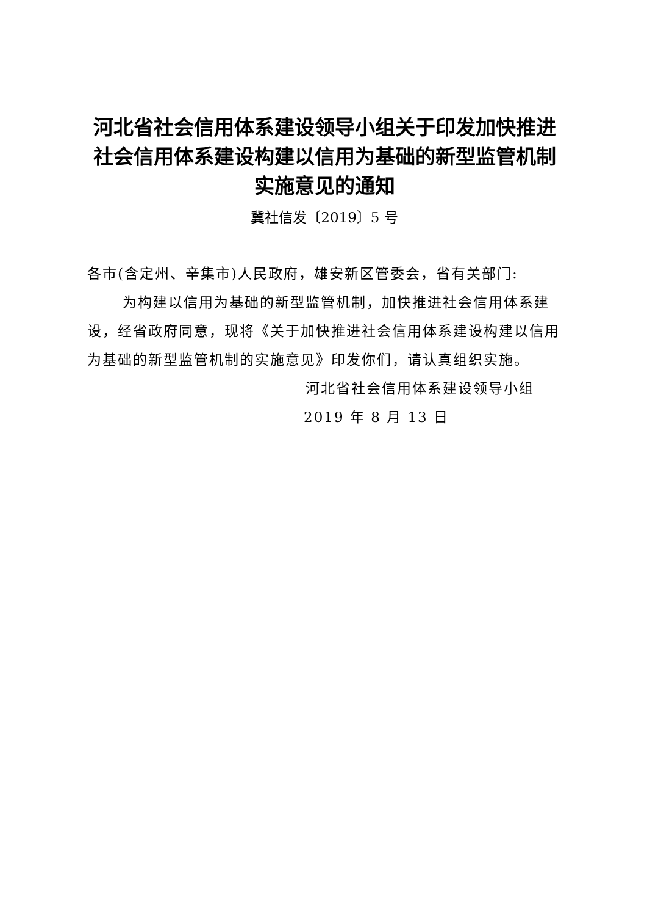河北省社会信用体系建设领导小组关于印发加快推进社会信用体系建设构建以信用为基础的新型监管机制实施意见的通知
冀社信发〔2019〕5 号
各市(含定州、辛集市)人民政府，雄安新区管委会，省有关部门:
为构建以信用为基础的新型监管机制，加快推进社会信用体系建设，经省政府同意，现将《关于加快推进社会信用体系建设构建以信用为基础的新型监管机制的实施意见》印发你们，请认真组织实施。
河北省社会信用体系建设领导小组
2019 年 8 月 13 日